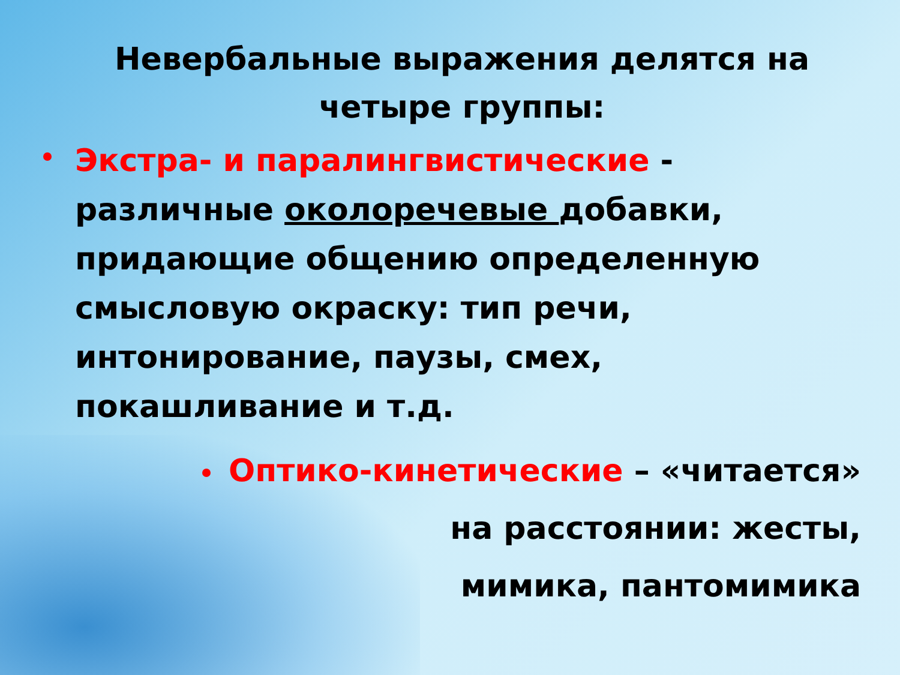Невербальные выражения делятся на четыре группы:
Экстра- и паралингвистические - различные околоречевые добавки, придающие общению определенную смысловую окраску: тип речи, интонирование, паузы, смех, покашливание и т.д.
Оптико-кинетические – «читается»
на расстоянии: жесты,
мимика, пантомимика